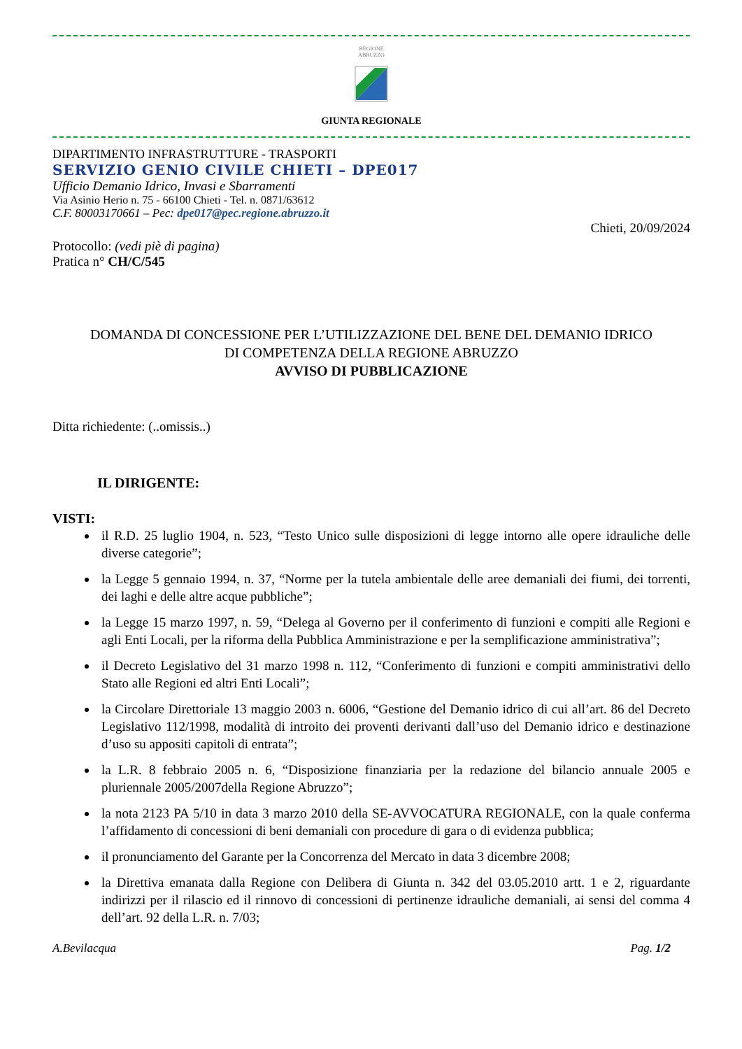REGIONE
ABRUZZO
GIUNTA REGIONALE
DIPARTIMENTO INFRASTRUTTURE - TRASPORTI
SERVIZIO GENIO CIVILE CHIETI – DPE017
Ufficio Demanio Idrico, Invasi e Sbarramenti
Via Asinio Herio n. 75 - 66100 Chieti - Tel. n. 0871/63612
C.F. 80003170661 – Pec: dpe017@pec.regione.abruzzo.it
Chieti, 20/09/2024
Protocollo: (vedi piè di pagina)
Pratica n° CH/C/545
DOMANDA DI CONCESSIONE PER L’UTILIZZAZIONE DEL BENE DEL DEMANIO IDRICO
DI COMPETENZA DELLA REGIONE ABRUZZO
AVVISO DI PUBBLICAZIONE
Ditta richiedente: (..omissis..)
IL DIRIGENTE:
VISTI:
il R.D. 25 luglio 1904, n. 523, “Testo Unico sulle disposizioni di legge intorno alle opere idrauliche delle diverse categorie”;
la Legge 5 gennaio 1994, n. 37, “Norme per la tutela ambientale delle aree demaniali dei fiumi, dei torrenti, dei laghi e delle altre acque pubbliche”;
la Legge 15 marzo 1997, n. 59, “Delega al Governo per il conferimento di funzioni e compiti alle Regioni e agli Enti Locali, per la riforma della Pubblica Amministrazione e per la semplificazione amministrativa”;
il Decreto Legislativo del 31 marzo 1998 n. 112, “Conferimento di funzioni e compiti amministrativi dello Stato alle Regioni ed altri Enti Locali”;
la Circolare Direttoriale 13 maggio 2003 n. 6006, “Gestione del Demanio idrico di cui all’art. 86 del Decreto Legislativo 112/1998, modalità di introito dei proventi derivanti dall’uso del Demanio idrico e destinazione d’uso su appositi capitoli di entrata”;
la L.R. 8 febbraio 2005 n. 6, “Disposizione finanziaria per la redazione del bilancio annuale 2005 e pluriennale 2005/2007della Regione Abruzzo”;
la nota 2123 PA 5/10 in data 3 marzo 2010 della SE-AVVOCATURA REGIONALE, con la quale conferma l’affidamento di concessioni di beni demaniali con procedure di gara o di evidenza pubblica;
il pronunciamento del Garante per la Concorrenza del Mercato in data 3 dicembre 2008;
la Direttiva emanata dalla Regione con Delibera di Giunta n. 342 del 03.05.2010 artt. 1 e 2, riguardante indirizzi per il rilascio ed il rinnovo di concessioni di pertinenze idrauliche demaniali, ai sensi del comma 4 dell’art. 92 della L.R. n. 7/03;
A.Bevilacqua Pag. 1/2